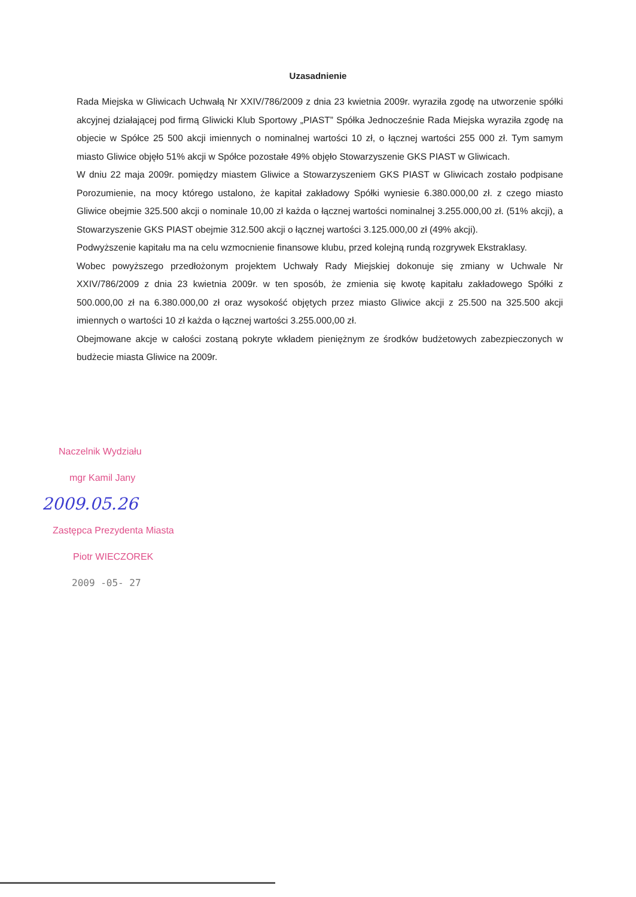Uzasadnienie
Rada Miejska w Gliwicach Uchwałą Nr XXIV/786/2009 z dnia 23 kwietnia 2009r. wyraziła zgodę na utworzenie spółki akcyjnej działającej pod firmą Gliwicki Klub Sportowy „PIAST” Spółka Jednocześnie Rada Miejska wyraziła zgodę na objecie w Spółce 25 500 akcji imiennych o nominalnej wartości 10 zł, o łącznej wartości 255 000 zł. Tym samym miasto Gliwice objęło 51% akcji w Spółce pozostałe 49% objęło Stowarzyszenie GKS PIAST w Gliwicach.
W dniu 22 maja 2009r. pomiędzy miastem Gliwice a Stowarzyszeniem GKS PIAST w Gliwicach zostało podpisane Porozumienie, na mocy którego ustalono, że kapitał zakładowy Spółki wyniesie 6.380.000,00 zł. z czego miasto Gliwice obejmie 325.500 akcji o nominale 10,00 zł każda o łącznej wartości nominalnej 3.255.000,00 zł. (51% akcji), a Stowarzyszenie GKS PIAST obejmie 312.500 akcji o łącznej wartości 3.125.000,00 zł (49% akcji).
Podwyższenie kapitału ma na celu wzmocnienie finansowe klubu, przed kolejną rundą rozgrywek Ekstraklasy.
Wobec powyższego przedłożonym projektem Uchwały Rady Miejskiej dokonuje się zmiany w Uchwale Nr XXIV/786/2009 z dnia 23 kwietnia 2009r. w ten sposób, że zmienia się kwotę kapitału zakładowego Spółki z 500.000,00 zł na 6.380.000,00 zł oraz wysokość objętych przez miasto Gliwice akcji z 25.500 na 325.500 akcji imiennych o wartości 10 zł każda o łącznej wartości 3.255.000,00 zł.
Obejmowane akcje w całości zostaną pokryte wkładem pieniężnym ze środków budżetowych zabezpieczonych w budżecie miasta Gliwice na 2009r.
Naczelnik Wydziału
mgr Kamil Jany
2009.05.26
Zastępca Prezydenta Miasta
Piotr WIECZOREK
2009 -05- 27